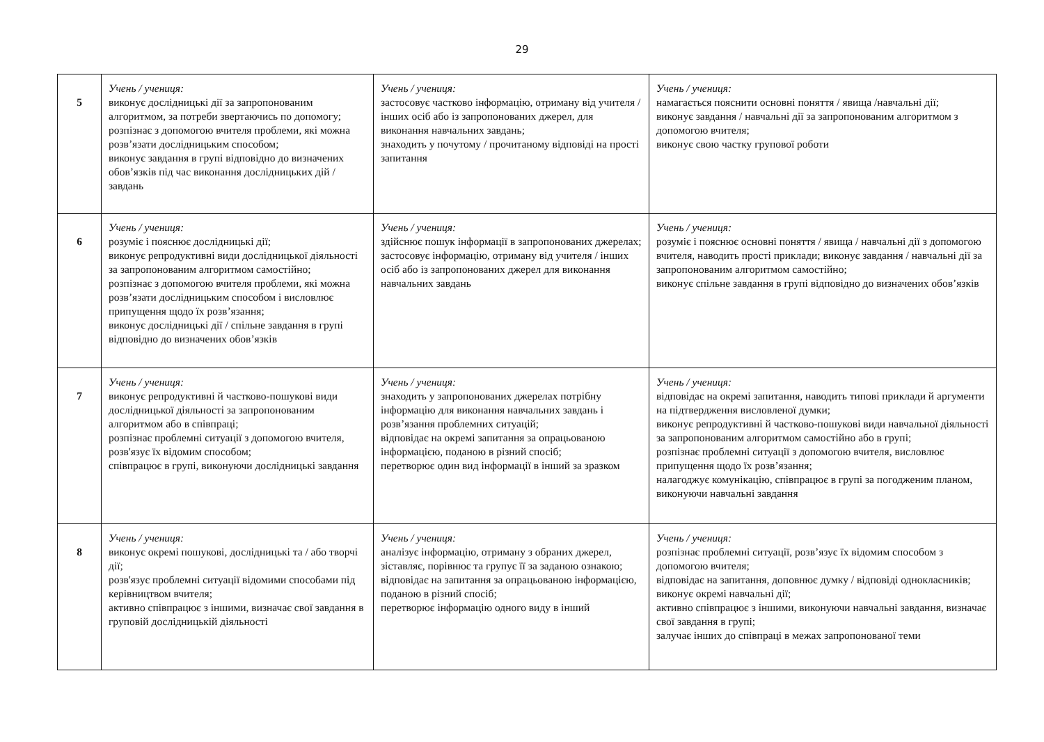29
| 5 | Учень / учениця: виконує дослідницькі дії за запропонованим алгоритмом, за потреби звертаючись по допомогу; розпізнає з допомогою вчителя проблеми, які можна розв’язати дослідницьким способом; виконує завдання в групі відповідно до визначених обов’язків під час виконання дослідницьких дій / завдань | Учень / учениця: застосовує частково інформацію, отриману від учителя / інших осіб або із запропонованих джерел, для виконання навчальних завдань; знаходить у почутому / прочитаному відповіді на прості запитання | Учень / учениця: намагається пояснити основні поняття / явища /навчальні дії; виконує завдання / навчальні дії за запропонованим алгоритмом з допомогою вчителя; виконує свою частку групової роботи |
| 6 | Учень / учениця: розуміє і пояснює дослідницькі дії; виконує репродуктивні види дослідницької діяльності за запропонованим алгоритмом самостійно; розпізнає з допомогою вчителя проблеми, які можна розв’язати дослідницьким способом і висловлює припущення щодо їх розв’язання; виконує дослідницькі дії / спільне завдання в групі відповідно до визначених обов’язків | Учень / учениця: здійснює пошук інформації в запропонованих джерелах; застосовує інформацію, отриману від учителя / інших осіб або із запропонованих джерел для виконання навчальних завдань | Учень / учениця: розуміє і пояснює основні поняття / явища / навчальні дії з допомогою вчителя, наводить прості приклади; виконує завдання / навчальні дії за запропонованим алгоритмом самостійно; виконує спільне завдання в групі відповідно до визначених обов’язків |
| 7 | Учень / учениця: виконує репродуктивні й частково-пошукові види дослідницької діяльності за запропонованим алгоритмом або в співпраці; розпізнає проблемні ситуації з допомогою вчителя, розв'язує їх відомим способом; співпрацює в групі, виконуючи дослідницькі завдання | Учень / учениця: знаходить у запропонованих джерелах потрібну інформацію для виконання навчальних завдань і розв’язання проблемних ситуацій; відповідає на окремі запитання за опрацьованою інформацією, поданою в різний спосіб; перетворює один вид інформації в інший за зразком | Учень / учениця: відповідає на окремі запитання, наводить типові приклади й аргументи на підтвердження висловленої думки; виконує репродуктивні й частково-пошукові види навчальної діяльності за запропонованим алгоритмом самостійно або в групі; розпізнає проблемні ситуації з допомогою вчителя, висловлює припущення щодо їх розв’язання; налагоджує комунікацію, співпрацює в групі за погодженим планом, виконуючи навчальні завдання |
| 8 | Учень / учениця: виконує окремі пошукові, дослідницькі та / або творчі дії; розв'язує проблемні ситуації відомими способами під керівництвом вчителя; активно співпрацює з іншими, визначає свої завдання в груповій дослідницькій діяльності | Учень / учениця: аналізує інформацію, отриману з обраних джерел, зіставляє, порівнює та групує її за заданою ознакою; відповідає на запитання за опрацьованою інформацією, поданою в різний спосіб; перетворює інформацію одного виду в інший | Учень / учениця: розпізнає проблемні ситуації, розв’язує їх відомим способом з допомогою вчителя; відповідає на запитання, доповнює думку / відповіді однокласників; виконує окремі навчальні дії; активно співпрацює з іншими, виконуючи навчальні завдання, визначає свої завдання в групі; залучає інших до співпраці в межах запропонованої теми |